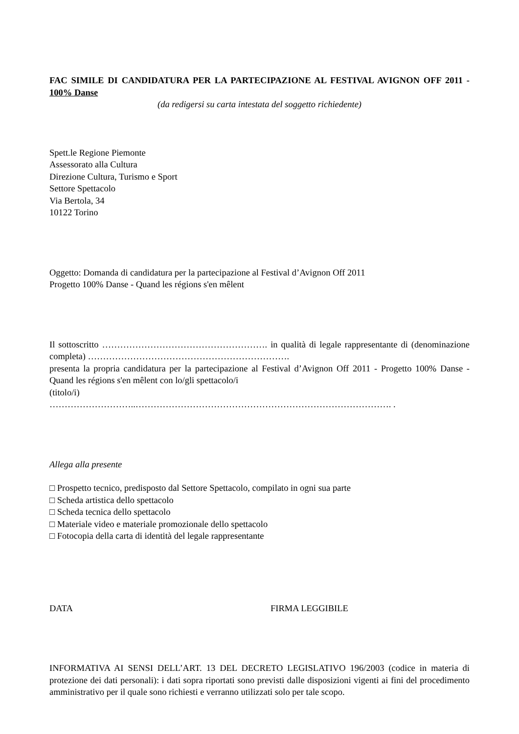FAC SIMILE DI CANDIDATURA PER LA PARTECIPAZIONE AL FESTIVAL AVIGNON OFF 2011 - 100% Danse
(da redigersi su carta intestata del soggetto richiedente)
Spett.le Regione Piemonte
Assessorato alla Cultura
Direzione Cultura, Turismo e Sport
Settore Spettacolo
Via Bertola, 34
10122 Torino
Oggetto: Domanda di candidatura per la partecipazione al Festival d’Avignon Off 2011
Progetto 100% Danse - Quand les régions s'en mêlent
Il sottoscritto ………………………………………………. in qualità di legale rappresentante di (denominazione completa) ………………………………………………………….
presenta la propria candidatura per la partecipazione al Festival d’Avignon Off 2011 - Progetto 100% Danse - Quand les régions s'en mêlent con lo/gli spettacolo/i
(titolo/i)
………………………..…………………………………………………………………………. .
Allega alla presente
□ Prospetto tecnico, predisposto dal Settore Spettacolo, compilato in ogni sua parte
□ Scheda artistica dello spettacolo
□ Scheda tecnica dello spettacolo
□ Materiale video e materiale promozionale dello spettacolo
□ Fotocopia della carta di identità del legale rappresentante
DATA FIRMA LEGGIBILE
INFORMATIVA AI SENSI DELL’ART. 13 DEL DECRETO LEGISLATIVO 196/2003 (codice in materia di protezione dei dati personali): i dati sopra riportati sono previsti dalle disposizioni vigenti ai fini del procedimento amministrativo per il quale sono richiesti e verranno utilizzati solo per tale scopo.